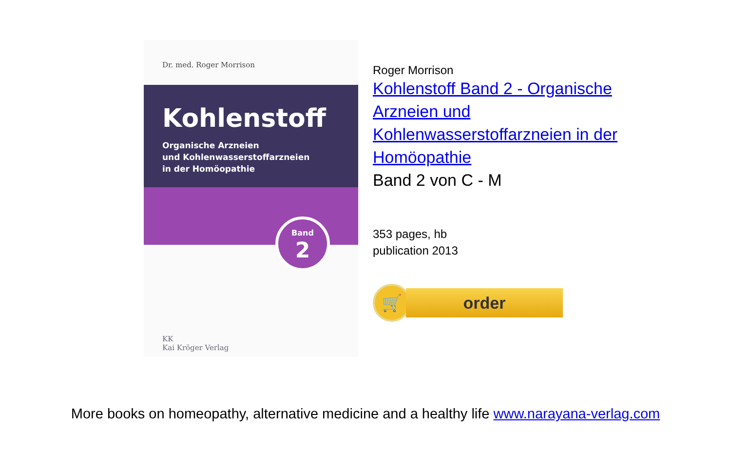Dr. med. Roger Morrison
Kohlenstoff
Organische Arzneien
und Kohlenwasserstoffarzneien
in der Homöopathie
Band
2
KK
Kai Kröger Verlag
Roger Morrison
Kohlenstoff Band 2 - Organische
Arzneien und
Kohlenwasserstoffarzneien in der
Homöopathie
Band 2 von C - M
353 pages, hb
publication 2013
🛒
order
More books on homeopathy, alternative medicine and a healthy life www.narayana-verlag.com